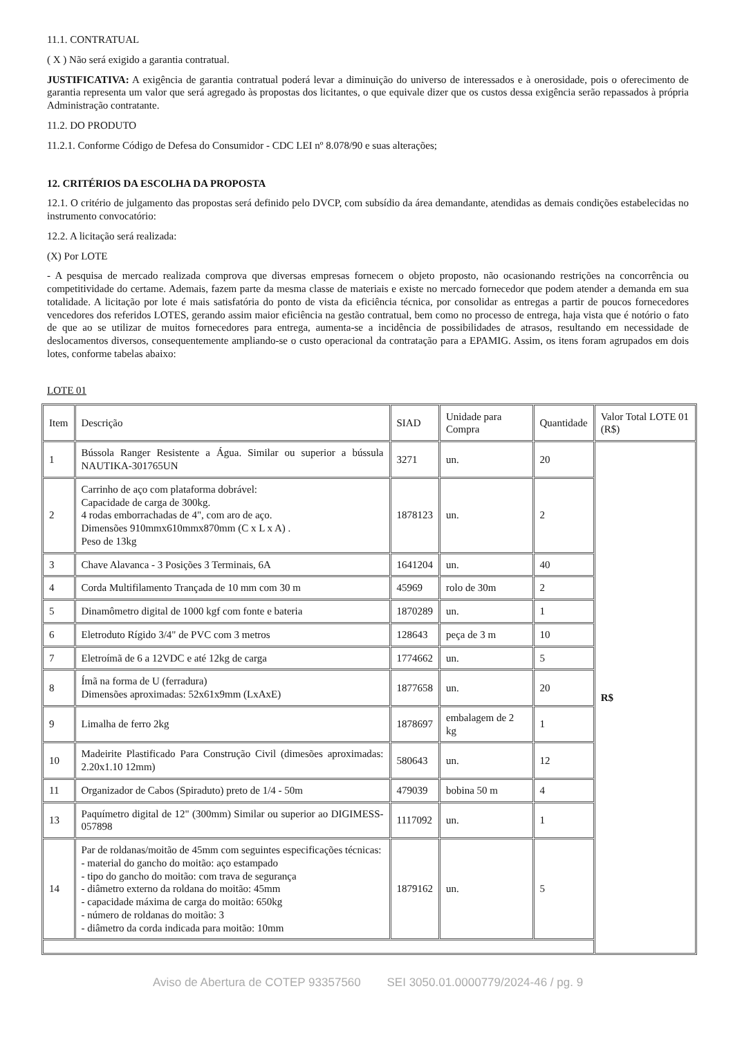11.1. CONTRATUAL
( X ) Não será exigido a garantia contratual.
JUSTIFICATIVA: A exigência de garantia contratual poderá levar a diminuição do universo de interessados e à onerosidade, pois o oferecimento de garantia representa um valor que será agregado às propostas dos licitantes, o que equivale dizer que os custos dessa exigência serão repassados à própria Administração contratante.
11.2. DO PRODUTO
11.2.1. Conforme Código de Defesa do Consumidor - CDC LEI nº 8.078/90 e suas alterações;
12. CRITÉRIOS DA ESCOLHA DA PROPOSTA
12.1. O critério de julgamento das propostas será definido pelo DVCP, com subsídio da área demandante, atendidas as demais condições estabelecidas no instrumento convocatório:
12.2. A licitação será realizada:
(X) Por LOTE
- A pesquisa de mercado realizada comprova que diversas empresas fornecem o objeto proposto, não ocasionando restrições na concorrência ou competitividade do certame. Ademais, fazem parte da mesma classe de materiais e existe no mercado fornecedor que podem atender a demanda em sua totalidade. A licitação por lote é mais satisfatória do ponto de vista da eficiência técnica, por consolidar as entregas a partir de poucos fornecedores vencedores dos referidos LOTES, gerando assim maior eficiência na gestão contratual, bem como no processo de entrega, haja vista que é notório o fato de que ao se utilizar de muitos fornecedores para entrega, aumenta-se a incidência de possibilidades de atrasos, resultando em necessidade de deslocamentos diversos, consequentemente ampliando-se o custo operacional da contratação para a EPAMIG. Assim, os itens foram agrupados em dois lotes, conforme tabelas abaixo:
LOTE 01
| Item | Descrição | SIAD | Unidade para Compra | Quantidade | Valor Total LOTE 01 (R$) |
| 1 | Bússola Ranger Resistente a Água. Similar ou superior a bússula NAUTIKA-301765UN | 3271 | un. | 20 | R$ |
| 2 | Carrinho de aço com plataforma dobrável: Capacidade de carga de 300kg. 4 rodas emborrachadas de 4", com aro de aço. Dimensões 910mmx610mmx870mm (C x L x A) . Peso de 13kg | 1878123 | un. | 2 | |
| 3 | Chave Alavanca - 3 Posições 3 Terminais, 6A | 1641204 | un. | 40 | |
| 4 | Corda Multifilamento Trançada de 10 mm com 30 m | 45969 | rolo de 30m | 2 | |
| 5 | Dinamômetro digital de 1000 kgf com fonte e bateria | 1870289 | un. | 1 | |
| 6 | Eletroduto Rígido 3/4" de PVC com 3 metros | 128643 | peça de 3 m | 10 | |
| 7 | Eletroímã de 6 a 12VDC e até 12kg de carga | 1774662 | un. | 5 | |
| 8 | Ímã na forma de U (ferradura) Dimensões aproximadas: 52x61x9mm (LxAxE) | 1877658 | un. | 20 | |
| 9 | Limalha de ferro 2kg | 1878697 | embalagem de 2 kg | 1 | |
| 10 | Madeirite Plastificado Para Construção Civil (dimesões aproximadas: 2.20x1.10 12mm) | 580643 | un. | 12 | |
| 11 | Organizador de Cabos (Spiraduto) preto de 1/4 - 50m | 479039 | bobina 50 m | 4 | |
| 13 | Paquímetro digital de 12" (300mm) Similar ou superior ao DIGIMESS-057898 | 1117092 | un. | 1 | |
| 14 | Par de roldanas/moitão de 45mm com seguintes especificações técnicas: - material do gancho do moitão: aço estampado - tipo do gancho do moitão: com trava de segurança - diâmetro externo da roldana do moitão: 45mm - capacidade máxima de carga do moitão: 650kg - número de roldanas do moitão: 3 - diâmetro da corda indicada para moitão: 10mm | 1879162 | un. | 5 | |
Aviso de Abertura de COTEP 93357560 SEI 3050.01.0000779/2024-46 / pg. 9